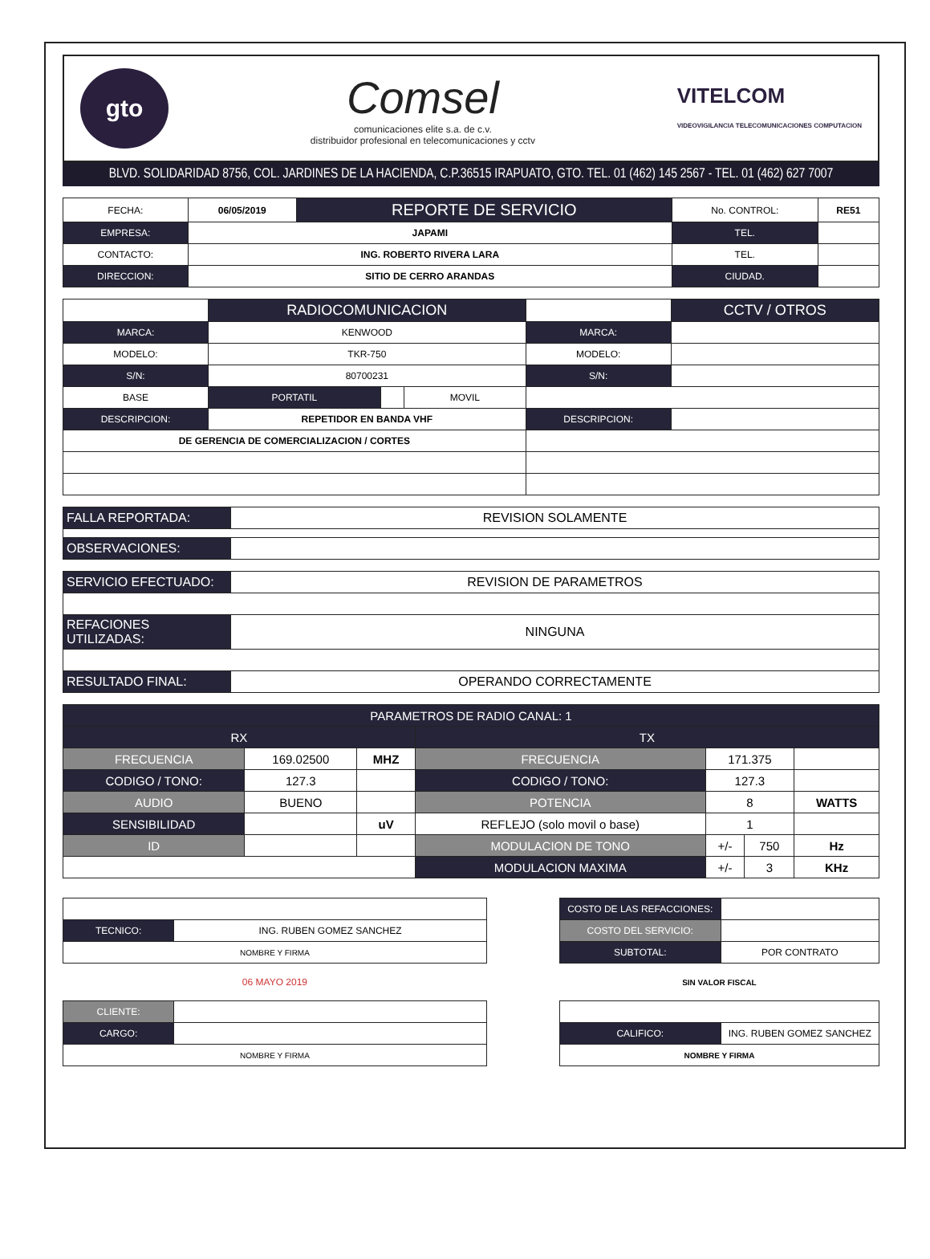gto
Comsel
comunicaciones elite s.a. de c.v.
distribuidor profesional en telecomunicaciones y cctv
VITELCOM
VIDEOVIGILANCIA TELECOMUNICACIONES COMPUTACION
BLVD. SOLIDARIDAD 8756, COL. JARDINES DE LA HACIENDA, C.P.36515 IRAPUATO, GTO. TEL. 01 (462) 145 2567 - TEL. 01 (462) 627 7007
| FECHA: | 06/05/2019 | REPORTE DE SERVICIO | No. CONTROL: | RE51 |
| EMPRESA: | JAPAMI | | TEL. | |
| CONTACTO: | ING. ROBERTO RIVERA LARA | | TEL. | |
| DIRECCION: | SITIO DE CERRO ARANDAS | | CIUDAD. | |
| | RADIOCOMUNICACION | | | | CCTV / OTROS |
| MARCA: | KENWOOD | | | MARCA: | |
| MODELO: | TKR-750 | | | MODELO: | |
| S/N: | 80700231 | | | S/N: | |
| BASE | PORTATIL | | MOVIL | | |
| DESCRIPCION: | REPETIDOR EN BANDA VHF | | | DESCRIPCION: | |
| DE GERENCIA DE COMERCIALIZACION / CORTES | | | | | |
| FALLA REPORTADA: | REVISION SOLAMENTE |
| OBSERVACIONES: | |
| SERVICIO EFECTUADO: | REVISION DE PARAMETROS |
| REFACIONES UTILIZADAS: | NINGUNA |
| RESULTADO FINAL: | OPERANDO CORRECTAMENTE |
| PARAMETROS DE RADIO CANAL: 1 | | | | | | |
| --- | --- | --- | --- | --- | --- | --- |
| RX | | | TX | | | |
| FRECUENCIA | 169.02500 | MHZ | FRECUENCIA | 171.375 | | |
| CODIGO / TONO: | 127.3 | | CODIGO / TONO: | 127.3 | | |
| AUDIO | BUENO | | POTENCIA | 8 | | WATTS |
| SENSIBILIDAD | | uV | REFLEJO (solo movil o base) | 1 | | |
| ID | | | MODULACION DE TONO | +/- | 750 | Hz |
| | | | MODULACION MAXIMA | +/- | 3 | KHz |
| TECNICO: | ING. RUBEN GOMEZ SANCHEZ |
| NOMBRE Y FIRMA | |
| 06 MAYO 2019 | |
| CLIENTE: | |
| CARGO: | |
| NOMBRE Y FIRMA | |
| COSTO DE LAS REFACCIONES: | |
| COSTO DEL SERVICIO: | |
| SUBTOTAL: | POR CONTRATO |
| SIN VALOR FISCAL | |
| CALIFICO: | ING. RUBEN GOMEZ SANCHEZ |
| NOMBRE Y FIRMA | |